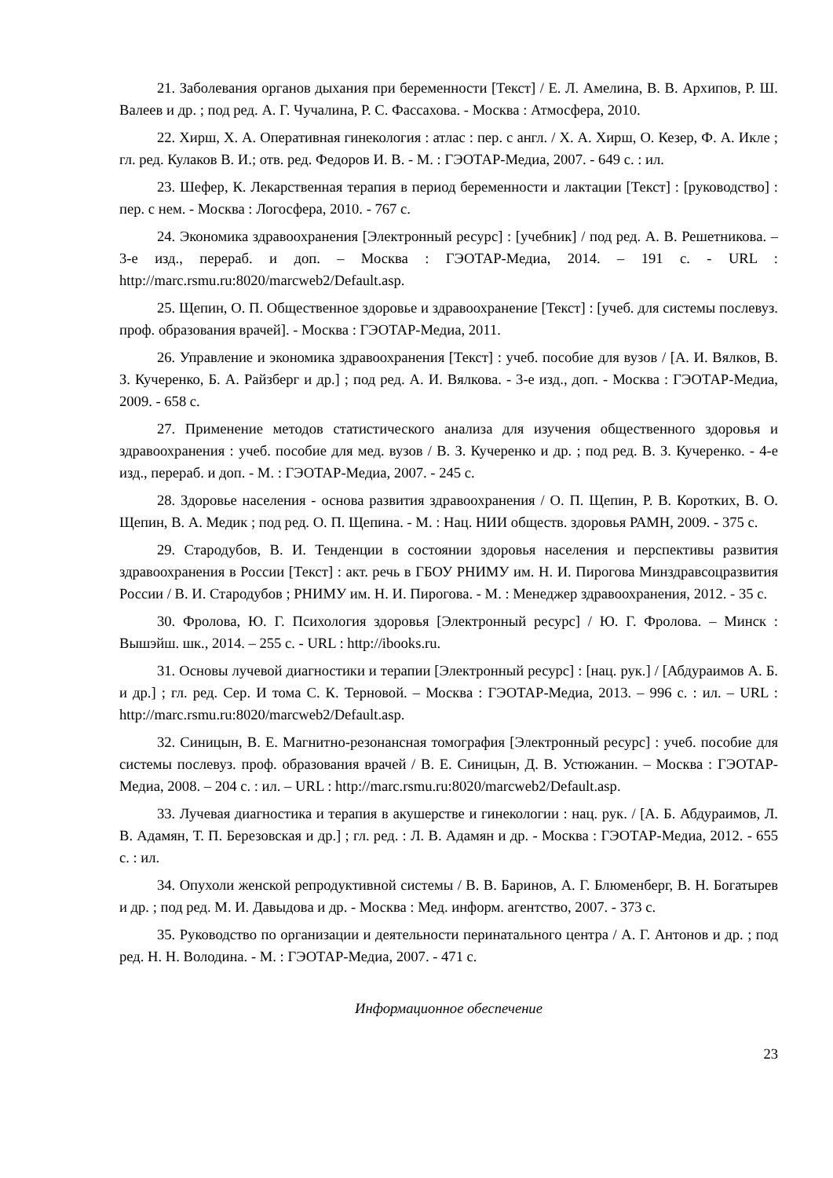21. Заболевания органов дыхания при беременности [Текст] / Е. Л. Амелина, В. В. Архипов, Р. Ш. Валеев и др. ; под ред. А. Г. Чучалина, Р. С. Фассахова. - Москва : Атмосфера, 2010.
22. Хирш, Х. А. Оперативная гинекология : атлас : пер. с англ. / Х. А. Хирш, О. Кезер, Ф. А. Икле ; гл. ред. Кулаков В. И.; отв. ред. Федоров И. В. - М. : ГЭОТАР-Медиа, 2007. - 649 с. : ил.
23. Шефер, К. Лекарственная терапия в период беременности и лактации [Текст] : [руководство] : пер. с нем. - Москва : Логосфера, 2010. - 767 с.
24. Экономика здравоохранения [Электронный ресурс] : [учебник] / под ред. А. В. Решетникова. – 3-е изд., перераб. и доп. – Москва : ГЭОТАР-Медиа, 2014. – 191 с. - URL : http://marc.rsmu.ru:8020/marcweb2/Default.asp.
25. Щепин, О. П. Общественное здоровье и здравоохранение [Текст] : [учеб. для системы послевуз. проф. образования врачей]. - Москва : ГЭОТАР-Медиа, 2011.
26. Управление и экономика здравоохранения [Текст] : учеб. пособие для вузов / [А. И. Вялков, В. З. Кучеренко, Б. А. Райзберг и др.] ; под ред. А. И. Вялкова. - 3-е изд., доп. - Москва : ГЭОТАР-Медиа, 2009. - 658 с.
27. Применение методов статистического анализа для изучения общественного здоровья и здравоохранения : учеб. пособие для мед. вузов / В. З. Кучеренко и др. ; под ред. В. З. Кучеренко. - 4-е изд., перераб. и доп. - М. : ГЭОТАР-Медиа, 2007. - 245 с.
28. Здоровье населения - основа развития здравоохранения / О. П. Щепин, Р. В. Коротких, В. О. Щепин, В. А. Медик ; под ред. О. П. Щепина. - М. : Нац. НИИ обществ. здоровья РАМН, 2009. - 375 с.
29. Стародубов, В. И. Тенденции в состоянии здоровья населения и перспективы развития здравоохранения в России [Текст] : акт. речь в ГБОУ РНИМУ им. Н. И. Пирогова Минздравсоцразвития России / В. И. Стародубов ; РНИМУ им. Н. И. Пирогова. - М. : Менеджер здравоохранения, 2012. - 35 с.
30. Фролова, Ю. Г. Психология здоровья [Электронный ресурс] / Ю. Г. Фролова. – Минск : Вышэйш. шк., 2014. – 255 с. - URL : http://ibooks.ru.
31. Основы лучевой диагностики и терапии [Электронный ресурс] : [нац. рук.] / [Абдураимов А. Б. и др.] ; гл. ред. Сер. И тома С. К. Терновой. – Москва : ГЭОТАР-Медиа, 2013. – 996 с. : ил. – URL : http://marc.rsmu.ru:8020/marcweb2/Default.asp.
32. Синицын, В. Е. Магнитно-резонансная томография [Электронный ресурс] : учеб. пособие для системы послевуз. проф. образования врачей / В. Е. Синицын, Д. В. Устюжанин. – Москва : ГЭОТАР-Медиа, 2008. – 204 с. : ил. – URL : http://marc.rsmu.ru:8020/marcweb2/Default.asp.
33. Лучевая диагностика и терапия в акушерстве и гинекологии : нац. рук. / [А. Б. Абдураимов, Л. В. Адамян, Т. П. Березовская и др.] ; гл. ред. : Л. В. Адамян и др. - Москва : ГЭОТАР-Медиа, 2012. - 655 с. : ил.
34. Опухоли женской репродуктивной системы / В. В. Баринов, А. Г. Блюменберг, В. Н. Богатырев и др. ; под ред. М. И. Давыдова и др. - Москва : Мед. информ. агентство, 2007. - 373 с.
35. Руководство по организации и деятельности перинатального центра / А. Г. Антонов и др. ; под ред. Н. Н. Володина. - М. : ГЭОТАР-Медиа, 2007. - 471 с.
Информационное обеспечение
23